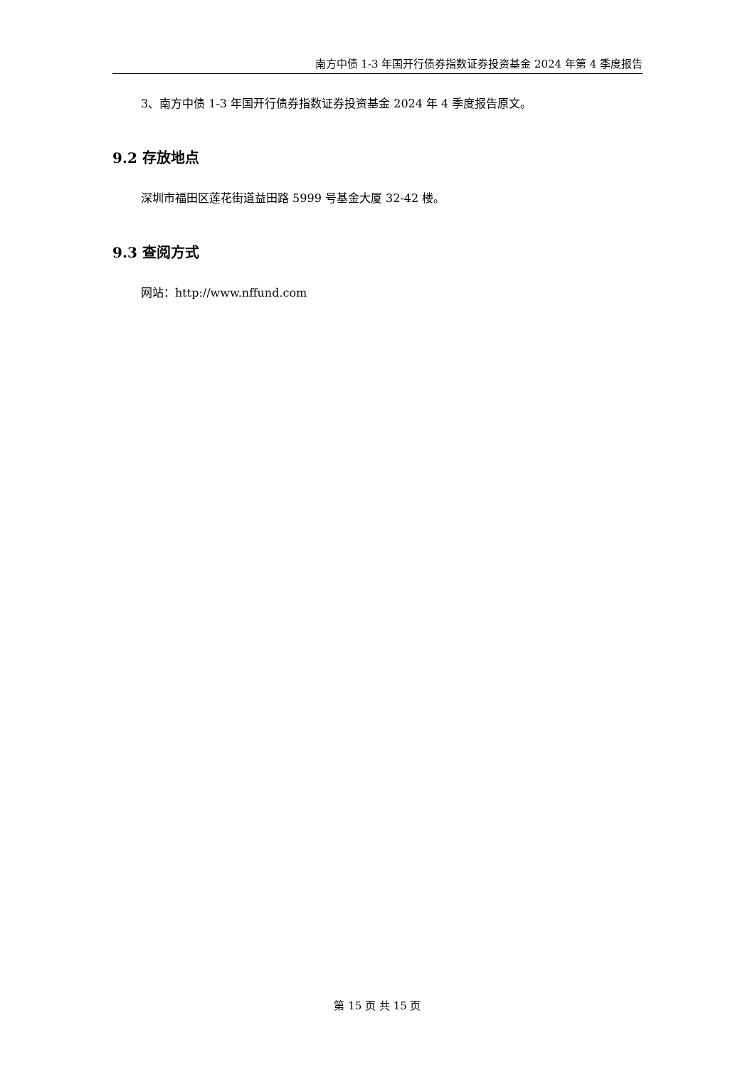南方中债 1-3 年国开行债券指数证券投资基金 2024 年第 4 季度报告
3、南方中债 1-3 年国开行债券指数证券投资基金 2024 年 4 季度报告原文。
9.2 存放地点
深圳市福田区莲花街道益田路 5999 号基金大厦 32-42 楼。
9.3 查阅方式
网站：http://www.nffund.com
第 15 页 共 15 页